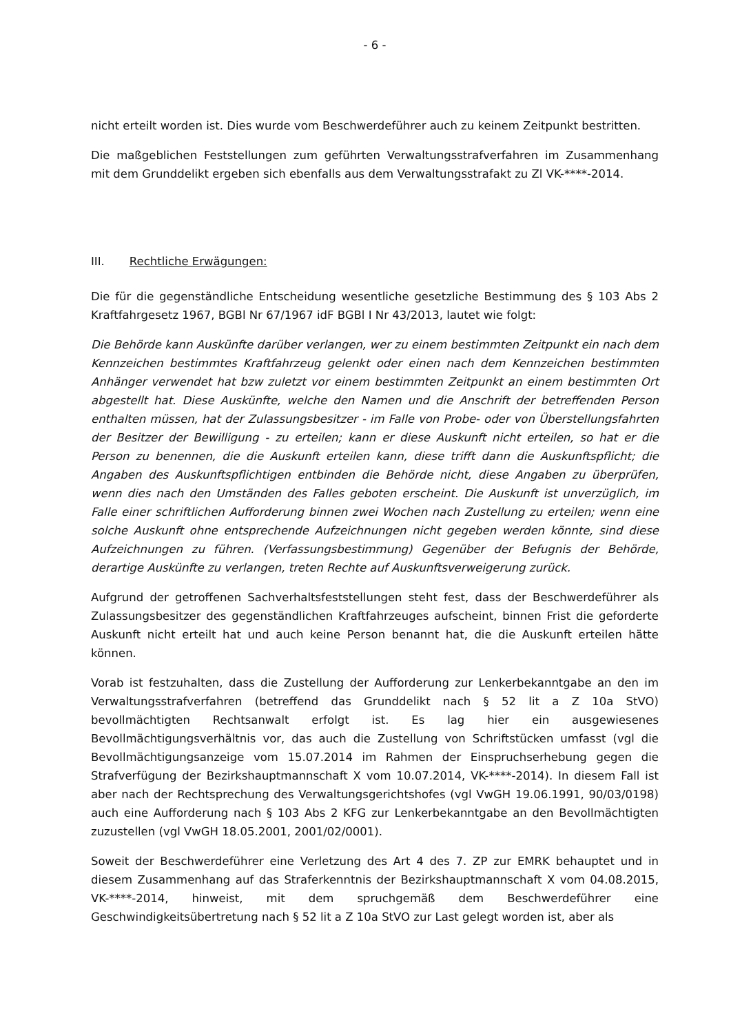- 6 -
nicht erteilt worden ist. Dies wurde vom Beschwerdeführer auch zu keinem Zeitpunkt bestritten.
Die maßgeblichen Feststellungen zum geführten Verwaltungsstrafverfahren im Zusammenhang mit dem Grunddelikt ergeben sich ebenfalls aus dem Verwaltungsstrafakt zu Zl VK-****-2014.
III. Rechtliche Erwägungen:
Die für die gegenständliche Entscheidung wesentliche gesetzliche Bestimmung des § 103 Abs 2 Kraftfahrgesetz 1967, BGBl Nr 67/1967 idF BGBl I Nr 43/2013, lautet wie folgt:
Die Behörde kann Auskünfte darüber verlangen, wer zu einem bestimmten Zeitpunkt ein nach dem Kennzeichen bestimmtes Kraftfahrzeug gelenkt oder einen nach dem Kennzeichen bestimmten Anhänger verwendet hat bzw zuletzt vor einem bestimmten Zeitpunkt an einem bestimmten Ort abgestellt hat. Diese Auskünfte, welche den Namen und die Anschrift der betreffenden Person enthalten müssen, hat der Zulassungsbesitzer - im Falle von Probe- oder von Überstellungsfahrten der Besitzer der Bewilligung - zu erteilen; kann er diese Auskunft nicht erteilen, so hat er die Person zu benennen, die die Auskunft erteilen kann, diese trifft dann die Auskunftspflicht; die Angaben des Auskunftspflichtigen entbinden die Behörde nicht, diese Angaben zu überprüfen, wenn dies nach den Umständen des Falles geboten erscheint. Die Auskunft ist unverzüglich, im Falle einer schriftlichen Aufforderung binnen zwei Wochen nach Zustellung zu erteilen; wenn eine solche Auskunft ohne entsprechende Aufzeichnungen nicht gegeben werden könnte, sind diese Aufzeichnungen zu führen. (Verfassungsbestimmung) Gegenüber der Befugnis der Behörde, derartige Auskünfte zu verlangen, treten Rechte auf Auskunftsverweigerung zurück.
Aufgrund der getroffenen Sachverhaltsfeststellungen steht fest, dass der Beschwerdeführer als Zulassungsbesitzer des gegenständlichen Kraftfahrzeuges aufscheint, binnen Frist die geforderte Auskunft nicht erteilt hat und auch keine Person benannt hat, die die Auskunft erteilen hätte können.
Vorab ist festzuhalten, dass die Zustellung der Aufforderung zur Lenkerbekanntgabe an den im Verwaltungsstrafverfahren (betreffend das Grunddelikt nach § 52 lit a Z 10a StVO) bevollmächtigten Rechtsanwalt erfolgt ist. Es lag hier ein ausgewiesenes Bevollmächtigungsverhältnis vor, das auch die Zustellung von Schriftstücken umfasst (vgl die Bevollmächtigungsanzeige vom 15.07.2014 im Rahmen der Einspruchserhebung gegen die Strafverfügung der Bezirkshauptmannschaft X vom 10.07.2014, VK-****-2014). In diesem Fall ist aber nach der Rechtsprechung des Verwaltungsgerichtshofes (vgl VwGH 19.06.1991, 90/03/0198) auch eine Aufforderung nach § 103 Abs 2 KFG zur Lenkerbekanntgabe an den Bevollmächtigten zuzustellen (vgl VwGH 18.05.2001, 2001/02/0001).
Soweit der Beschwerdeführer eine Verletzung des Art 4 des 7. ZP zur EMRK behauptet und in diesem Zusammenhang auf das Straferkenntnis der Bezirkshauptmannschaft X vom 04.08.2015, VK-****-2014, hinweist, mit dem spruchgemäß dem Beschwerdeführer eine Geschwindigkeitsübertretung nach § 52 lit a Z 10a StVO zur Last gelegt worden ist, aber als